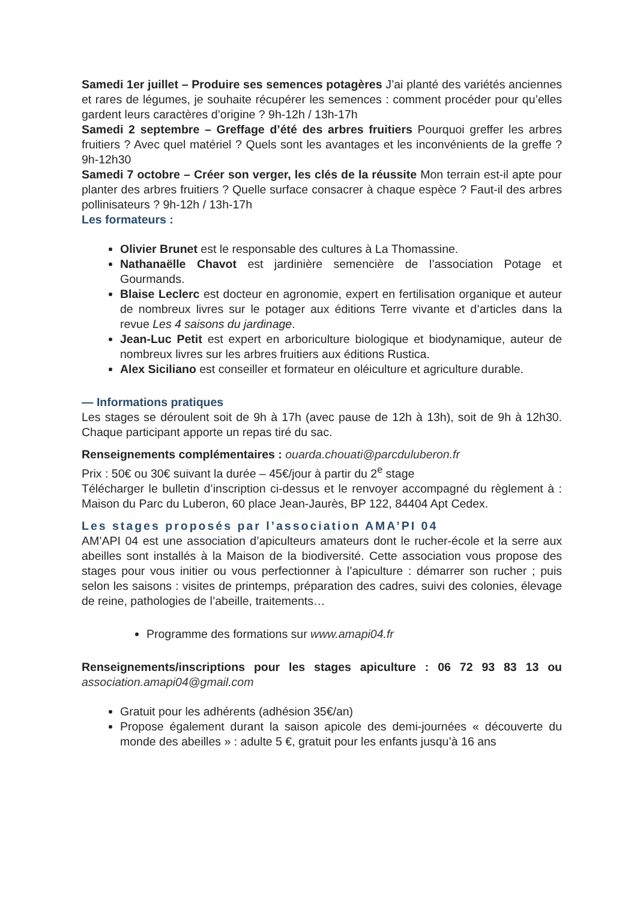Samedi 1er juillet – Produire ses semences potagères J’ai planté des variétés anciennes et rares de légumes, je souhaite récupérer les semences : comment procéder pour qu’elles gardent leurs caractères d’origine ? 9h-12h / 13h-17h
Samedi 2 septembre – Greffage d’été des arbres fruitiers Pourquoi greffer les arbres fruitiers ? Avec quel matériel ? Quels sont les avantages et les inconvénients de la greffe ? 9h-12h30
Samedi 7 octobre – Créer son verger, les clés de la réussite Mon terrain est-il apte pour planter des arbres fruitiers ? Quelle surface consacrer à chaque espèce ? Faut-il des arbres pollinisateurs ? 9h-12h / 13h-17h
Les formateurs :
Olivier Brunet est le responsable des cultures à La Thomassine.
Nathanaëlle Chavot est jardinière semencière de l’association Potage et Gourmands.
Blaise Leclerc est docteur en agronomie, expert en fertilisation organique et auteur de nombreux livres sur le potager aux éditions Terre vivante et d’articles dans la revue Les 4 saisons du jardinage.
Jean-Luc Petit est expert en arboriculture biologique et biodynamique, auteur de nombreux livres sur les arbres fruitiers aux éditions Rustica.
Alex Siciliano est conseiller et formateur en oléiculture et agriculture durable.
— Informations pratiques
Les stages se déroulent soit de 9h à 17h (avec pause de 12h à 13h), soit de 9h à 12h30. Chaque participant apporte un repas tiré du sac.
Renseignements complémentaires : ouarda.chouati@parcduluberon.fr
Prix : 50€ ou 30€ suivant la durée – 45€/jour à partir du 2<sup>e</sup> stage
Télécharger le bulletin d’inscription ci-dessus et le renvoyer accompagné du règlement à : Maison du Parc du Luberon, 60 place Jean-Jaurès, BP 122, 84404 Apt Cedex.
Les stages proposés par l’association AMA’PI 04
AM’API 04 est une association d’apiculteurs amateurs dont le rucher-école et la serre aux abeilles sont installés à la Maison de la biodiversité. Cette association vous propose des stages pour vous initier ou vous perfectionner à l’apiculture : démarrer son rucher ; puis selon les saisons : visites de printemps, préparation des cadres, suivi des colonies, élevage de reine, pathologies de l’abeille, traitements…
Programme des formations sur www.amapi04.fr
Renseignements/inscriptions pour les stages apiculture : 06 72 93 83 13 ou association.amapi04@gmail.com
Gratuit pour les adhérents (adhésion 35€/an)
Propose également durant la saison apicole des demi-journées « découverte du monde des abeilles » : adulte 5 €, gratuit pour les enfants jusqu’à 16 ans